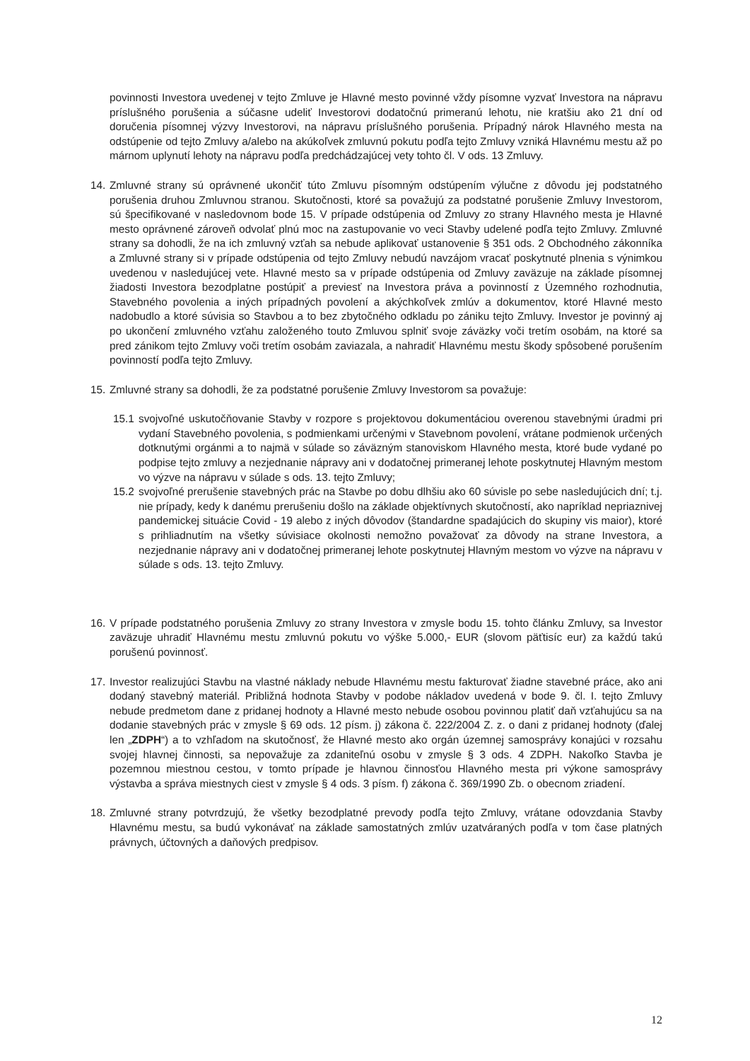povinnosti Investora uvedenej v tejto Zmluve je Hlavné mesto povinné vždy písomne vyzvať Investora na nápravu príslušného porušenia a súčasne udeliť Investorovi dodatočnú primeranú lehotu, nie kratšiu ako 21 dní od doručenia písomnej výzvy Investorovi, na nápravu príslušného porušenia. Prípadný nárok Hlavného mesta na odstúpenie od tejto Zmluvy a/alebo na akúkoľvek zmluvnú pokutu podľa tejto Zmluvy vzniká Hlavnému mestu až po márnom uplynutí lehoty na nápravu podľa predchádzajúcej vety tohto čl. V ods. 13 Zmluvy.
14.
Zmluvné strany sú oprávnené ukončiť túto Zmluvu písomným odstúpením výlučne z dôvodu jej podstatného porušenia druhou Zmluvnou stranou. Skutočnosti, ktoré sa považujú za podstatné porušenie Zmluvy Investorom, sú špecifikované v nasledovnom bode 15. V prípade odstúpenia od Zmluvy zo strany Hlavného mesta je Hlavné mesto oprávnené zároveň odvolať plnú moc na zastupovanie vo veci Stavby udelené podľa tejto Zmluvy. Zmluvné strany sa dohodli, že na ich zmluvný vzťah sa nebude aplikovať ustanovenie § 351 ods. 2 Obchodného zákonníka a Zmluvné strany si v prípade odstúpenia od tejto Zmluvy nebudú navzájom vracať poskytnuté plnenia s výnimkou uvedenou v nasledujúcej vete. Hlavné mesto sa v prípade odstúpenia od Zmluvy zaväzuje na základe písomnej žiadosti Investora bezodplatne postúpiť a previesť na Investora práva a povinností z Územného rozhodnutia, Stavebného povolenia a iných prípadných povolení a akýchkoľvek zmlúv a dokumentov, ktoré Hlavné mesto nadobudlo a ktoré súvisia so Stavbou a to bez zbytočného odkladu po zániku tejto Zmluvy. Investor je povinný aj po ukončení zmluvného vzťahu založeného touto Zmluvou splniť svoje záväzky voči tretím osobám, na ktoré sa pred zánikom tejto Zmluvy voči tretím osobám zaviazala, a nahradiť Hlavnému mestu škody spôsobené porušením povinností podľa tejto Zmluvy.
15.
Zmluvné strany sa dohodli, že za podstatné porušenie Zmluvy Investorom sa považuje:
15.1
svojvoľné uskutočňovanie Stavby v rozpore s projektovou dokumentáciou overenou stavebnými úradmi pri vydaní Stavebného povolenia, s podmienkami určenými v Stavebnom povolení, vrátane podmienok určených dotknutými orgánmi a to najmä v súlade so záväzným stanoviskom Hlavného mesta, ktoré bude vydané po podpise tejto zmluvy a nezjednanie nápravy ani v dodatočnej primeranej lehote poskytnutej Hlavným mestom vo výzve na nápravu v súlade s ods. 13. tejto Zmluvy;
15.2
svojvoľné prerušenie stavebných prác na Stavbe po dobu dlhšiu ako 60 súvisle po sebe nasledujúcich dní; t.j. nie prípady, kedy k danému prerušeniu došlo na základe objektívnych skutočností, ako napríklad nepriaznivej pandemickej situácie Covid - 19 alebo z iných dôvodov (štandardne spadajúcich do skupiny vis maior), ktoré s prihliadnutím na všetky súvisiace okolnosti nemožno považovať za dôvody na strane Investora, a nezjednanie nápravy ani v dodatočnej primeranej lehote poskytnutej Hlavným mestom vo výzve na nápravu v súlade s ods. 13. tejto Zmluvy.
16.
V prípade podstatného porušenia Zmluvy zo strany Investora v zmysle bodu 15. tohto článku Zmluvy, sa Investor zaväzuje uhradiť Hlavnému mestu zmluvnú pokutu vo výške 5.000,- EUR (slovom päťtisíc eur) za každú takú porušenú povinnosť.
17.
Investor realizujúci Stavbu na vlastné náklady nebude Hlavnému mestu fakturovať žiadne stavebné práce, ako ani dodaný stavebný materiál. Približná hodnota Stavby v podobe nákladov uvedená v bode 9. čl. I. tejto Zmluvy nebude predmetom dane z pridanej hodnoty a Hlavné mesto nebude osobou povinnou platiť daň vzťahujúcu sa na dodanie stavebných prác v zmysle § 69 ods. 12 písm. j) zákona č. 222/2004 Z. z. o dani z pridanej hodnoty (ďalej len „ZDPH“) a to vzhľadom na skutočnosť, že Hlavné mesto ako orgán územnej samosprávy konajúci v rozsahu svojej hlavnej činnosti, sa nepovažuje za zdaniteľnú osobu v zmysle § 3 ods. 4 ZDPH. Nakoľko Stavba je pozemnou miestnou cestou, v tomto prípade je hlavnou činnosťou Hlavného mesta pri výkone samosprávy výstavba a správa miestnych ciest v zmysle § 4 ods. 3 písm. f) zákona č. 369/1990 Zb. o obecnom zriadení.
18.
Zmluvné strany potvrdzujú, že všetky bezodplatné prevody podľa tejto Zmluvy, vrátane odovzdania Stavby Hlavnému mestu, sa budú vykonávať na základe samostatných zmlúv uzatváraných podľa v tom čase platných právnych, účtovných a daňových predpisov.
12